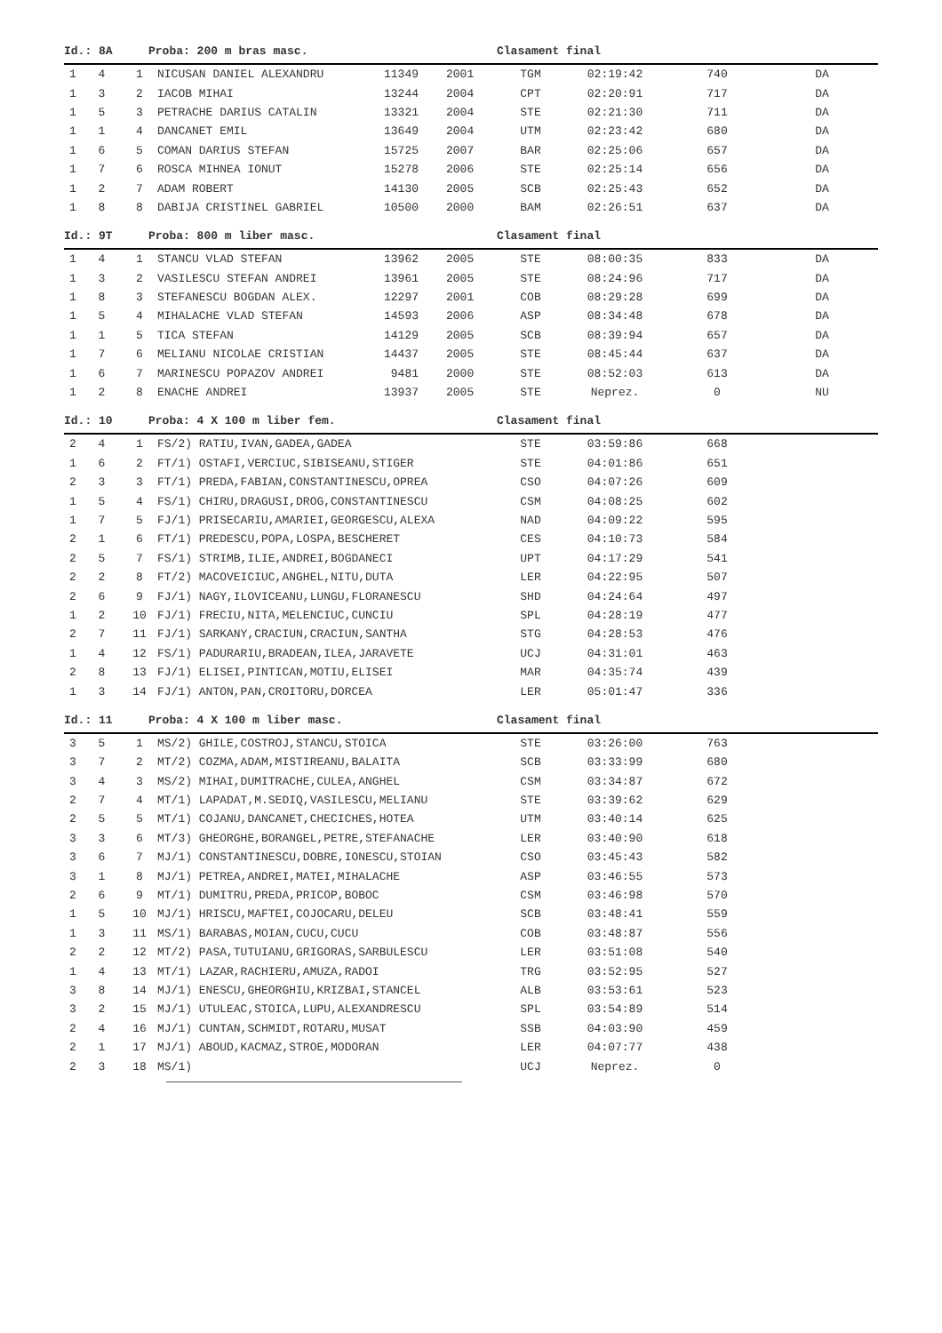Id.: 8A Proba: 200 m bras masc. Clasament final
| 1 | 4 | 1 | NICUSAN DANIEL ALEXANDRU | 11349 | 2001 | TGM | 02:19:42 | 740 | DA |
| 1 | 3 | 2 | IACOB MIHAI | 13244 | 2004 | CPT | 02:20:91 | 717 | DA |
| 1 | 5 | 3 | PETRACHE DARIUS CATALIN | 13321 | 2004 | STE | 02:21:30 | 711 | DA |
| 1 | 1 | 4 | DANCANET EMIL | 13649 | 2004 | UTM | 02:23:42 | 680 | DA |
| 1 | 6 | 5 | COMAN DARIUS STEFAN | 15725 | 2007 | BAR | 02:25:06 | 657 | DA |
| 1 | 7 | 6 | ROSCA MIHNEA IONUT | 15278 | 2006 | STE | 02:25:14 | 656 | DA |
| 1 | 2 | 7 | ADAM ROBERT | 14130 | 2005 | SCB | 02:25:43 | 652 | DA |
| 1 | 8 | 8 | DABIJA CRISTINEL GABRIEL | 10500 | 2000 | BAM | 02:26:51 | 637 | DA |
Id.: 9T Proba: 800 m liber masc. Clasament final
| 1 | 4 | 1 | STANCU VLAD STEFAN | 13962 | 2005 | STE | 08:00:35 | 833 | DA |
| 1 | 3 | 2 | VASILESCU STEFAN ANDREI | 13961 | 2005 | STE | 08:24:96 | 717 | DA |
| 1 | 8 | 3 | STEFANESCU BOGDAN ALEX. | 12297 | 2001 | COB | 08:29:28 | 699 | DA |
| 1 | 5 | 4 | MIHALACHE VLAD STEFAN | 14593 | 2006 | ASP | 08:34:48 | 678 | DA |
| 1 | 1 | 5 | TICA STEFAN | 14129 | 2005 | SCB | 08:39:94 | 657 | DA |
| 1 | 7 | 6 | MELIANU NICOLAE CRISTIAN | 14437 | 2005 | STE | 08:45:44 | 637 | DA |
| 1 | 6 | 7 | MARINESCU POPAZOV ANDREI | 9481 | 2000 | STE | 08:52:03 | 613 | DA |
| 1 | 2 | 8 | ENACHE ANDREI | 13937 | 2005 | STE | Neprez. | 0 | NU |
Id.: 10 Proba: 4 X 100 m liber fem. Clasament final
| 2 | 4 | 1 | FS/2) RATIU,IVAN,GADEA,GADEA | STE | 03:59:86 | 668 | |
| 1 | 6 | 2 | FT/1) OSTAFI,VERCIUC,SIBISEANU,STIGER | STE | 04:01:86 | 651 | |
| 2 | 3 | 3 | FT/1) PREDA,FABIAN,CONSTANTINESCU,OPREA | CSO | 04:07:26 | 609 | |
| 1 | 5 | 4 | FS/1) CHIRU,DRAGUSI,DROG,CONSTANTINESCU | CSM | 04:08:25 | 602 | |
| 1 | 7 | 5 | FJ/1) PRISECARIU,AMARIEI,GEORGESCU,ALEXA | NAD | 04:09:22 | 595 | |
| 2 | 1 | 6 | FT/1) PREDESCU,POPA,LOSPA,BESCHERET | CES | 04:10:73 | 584 | |
| 2 | 5 | 7 | FS/1) STRIMB,ILIE,ANDREI,BOGDANECI | UPT | 04:17:29 | 541 | |
| 2 | 2 | 8 | FT/2) MACOVEICIUC,ANGHEL,NITU,DUTA | LER | 04:22:95 | 507 | |
| 2 | 6 | 9 | FJ/1) NAGY,ILOVICEANU,LUNGU,FLORANESCU | SHD | 04:24:64 | 497 | |
| 1 | 2 | 10 | FJ/1) FRECIU,NITA,MELENCIUC,CUNCIU | SPL | 04:28:19 | 477 | |
| 2 | 7 | 11 | FJ/1) SARKANY,CRACIUN,CRACIUN,SANTHA | STG | 04:28:53 | 476 | |
| 1 | 4 | 12 | FS/1) PADURARIU,BRADEAN,ILEA,JARAVETE | UCJ | 04:31:01 | 463 | |
| 2 | 8 | 13 | FJ/1) ELISEI,PINTICAN,MOTIU,ELISEI | MAR | 04:35:74 | 439 | |
| 1 | 3 | 14 | FJ/1) ANTON,PAN,CROITORU,DORCEA | LER | 05:01:47 | 336 | |
Id.: 11 Proba: 4 X 100 m liber masc. Clasament final
| 3 | 5 | 1 | MS/2) GHILE,COSTROJ,STANCU,STOICA | STE | 03:26:00 | 763 | |
| 3 | 7 | 2 | MT/2) COZMA,ADAM,MISTIREANU,BALAITA | SCB | 03:33:99 | 680 | |
| 3 | 4 | 3 | MS/2) MIHAI,DUMITRACHE,CULEA,ANGHEL | CSM | 03:34:87 | 672 | |
| 2 | 7 | 4 | MT/1) LAPADAT,M.SEDIQ,VASILESCU,MELIANU | STE | 03:39:62 | 629 | |
| 2 | 5 | 5 | MT/1) COJANU,DANCANET,CHECICHES,HOTEA | UTM | 03:40:14 | 625 | |
| 3 | 3 | 6 | MT/3) GHEORGHE,BORANGEL,PETRE,STEFANACHE | LER | 03:40:90 | 618 | |
| 3 | 6 | 7 | MJ/1) CONSTANTINESCU,DOBRE,IONESCU,STOIAN | CSO | 03:45:43 | 582 | |
| 3 | 1 | 8 | MJ/1) PETREA,ANDREI,MATEI,MIHALACHE | ASP | 03:46:55 | 573 | |
| 2 | 6 | 9 | MT/1) DUMITRU,PREDA,PRICOP,BOBOC | CSM | 03:46:98 | 570 | |
| 1 | 5 | 10 | MJ/1) HRISCU,MAFTEI,COJOCARU,DELEU | SCB | 03:48:41 | 559 | |
| 1 | 3 | 11 | MS/1) BARABAS,MOIAN,CUCU,CUCU | COB | 03:48:87 | 556 | |
| 2 | 2 | 12 | MT/2) PASA,TUTUIANU,GRIGORAS,SARBULESCU | LER | 03:51:08 | 540 | |
| 1 | 4 | 13 | MT/1) LAZAR,RACHIERU,AMUZA,RADOI | TRG | 03:52:95 | 527 | |
| 3 | 8 | 14 | MJ/1) ENESCU,GHEORGHIU,KRIZBAI,STANCEL | ALB | 03:53:61 | 523 | |
| 3 | 2 | 15 | MJ/1) UTULEAC,STOICA,LUPU,ALEXANDRESCU | SPL | 03:54:89 | 514 | |
| 2 | 4 | 16 | MJ/1) CUNTAN,SCHMIDT,ROTARU,MUSAT | SSB | 04:03:90 | 459 | |
| 2 | 1 | 17 | MJ/1) ABOUD,KACMAZ,STROE,MODORAN | LER | 04:07:77 | 438 | |
| 2 | 3 | 18 | MS/1) | UCJ | Neprez. | 0 | |